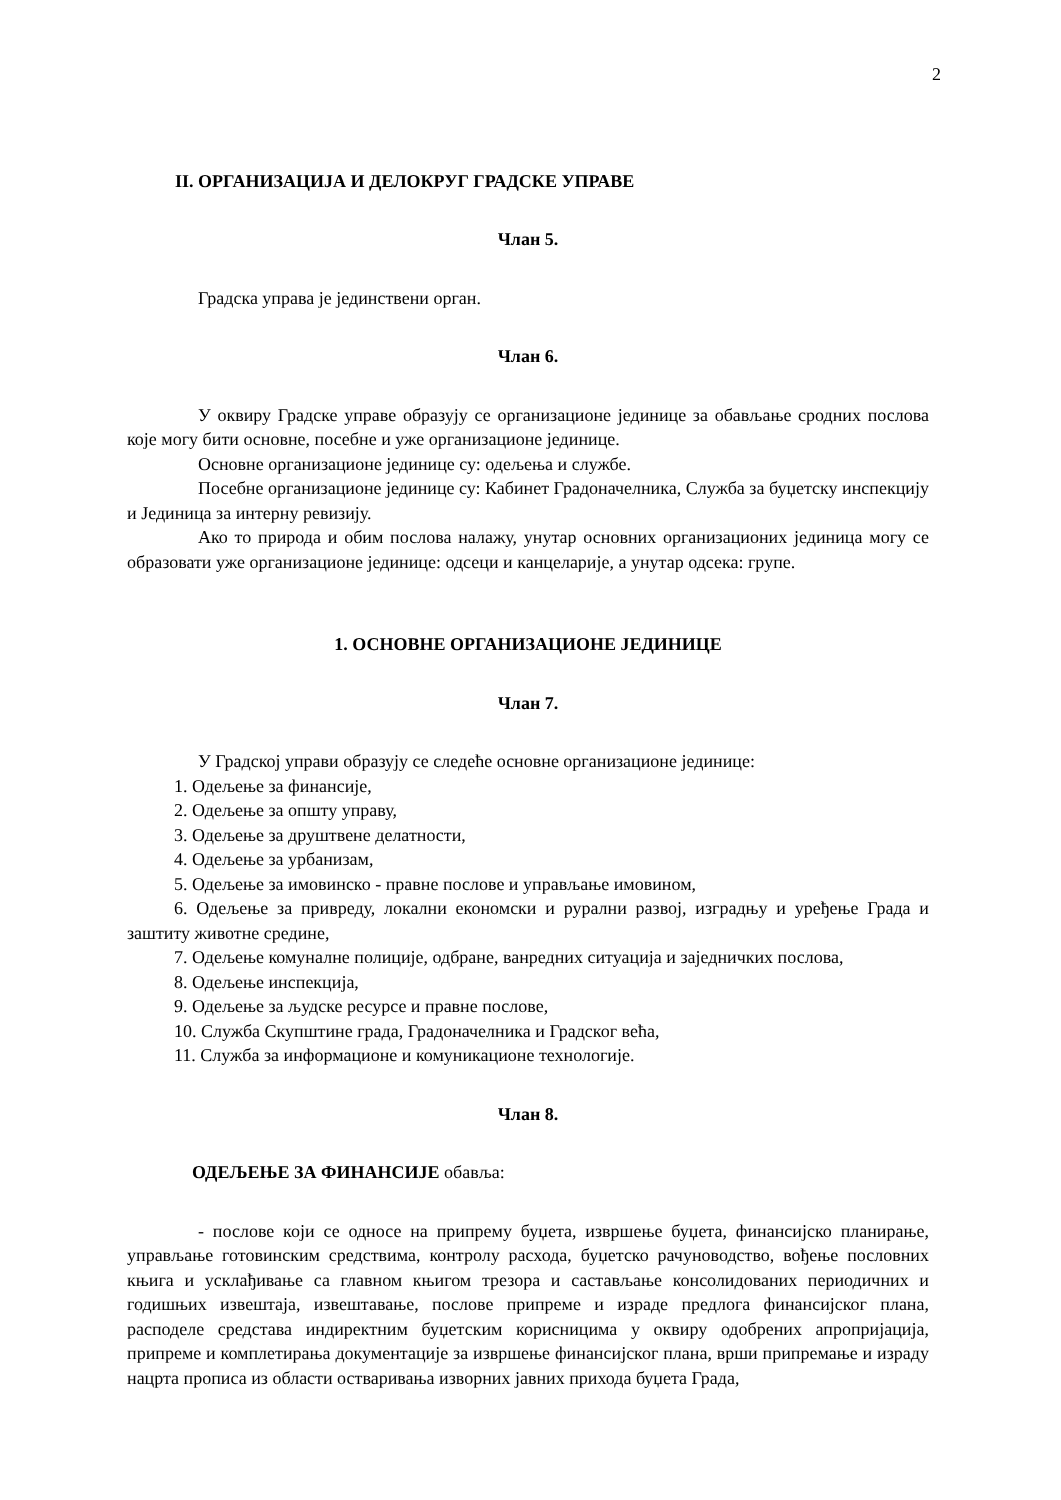2
II. ОРГАНИЗАЦИЈА И ДЕЛОКРУГ ГРАДСКЕ УПРАВЕ
Члан 5.
Градска управа је јединствени орган.
Члан 6.
У оквиру Градске управе образују се организационе јединице за обављање сродних послова које могу бити основне, посебне и уже организационе јединице.
Основне организационе јединице су: одељења и службе.
Посебне организационе јединице су: Кабинет Градоначелника, Служба за буџетску инспекцију и Јединица за интерну ревизију.
Ако то природа и обим послова налажу, унутар основних организационих јединица могу се образовати уже организационе јединице: одсеци и канцеларије, а унутар одсека: групе.
1. ОСНОВНЕ ОРГАНИЗАЦИОНЕ ЈЕДИНИЦЕ
Члан 7.
У Градској управи образују се следеће основне организационе јединице:
1. Одељење за финансије,
2. Одељење за општу управу,
3. Одељење за друштвене делатности,
4. Одељење за урбанизам,
5. Одељење за имовинско - правне послове и управљање имовином,
6. Одељење за привреду, локални економски и рурални развој, изградњу и уређење Града и заштиту животне средине,
7. Одељење комуналне полиције, одбране, ванредних ситуација и заједничких послова,
8. Одељење инспекција,
9. Одељење за људске ресурсе и правне послове,
10. Служба Скупштине града, Градоначелника и Градског већа,
11. Служба за информационе и комуникационе технологије.
Члан 8.
ОДЕЉЕЊЕ ЗА ФИНАНСИЈЕ обавља:
- послове који се односе на припрему буџета, извршење буџета, финансијско планирање, управљање готовинским средствима, контролу расхода, буџетско рачуноводство, вођење пословних књига и усклађивање са главном књигом трезора и састављање консолидованих периодичних и годишњих извештаја, извештавање, послове припреме и израде предлога финансијског плана, расподеле средстава индиректним буџетским корисницима у оквиру одобрених апропријација, припреме и комплетирања документације за извршење финансијског плана, врши припремање и израду нацрта прописа из области остваривања изворних јавних прихода буџета Града,